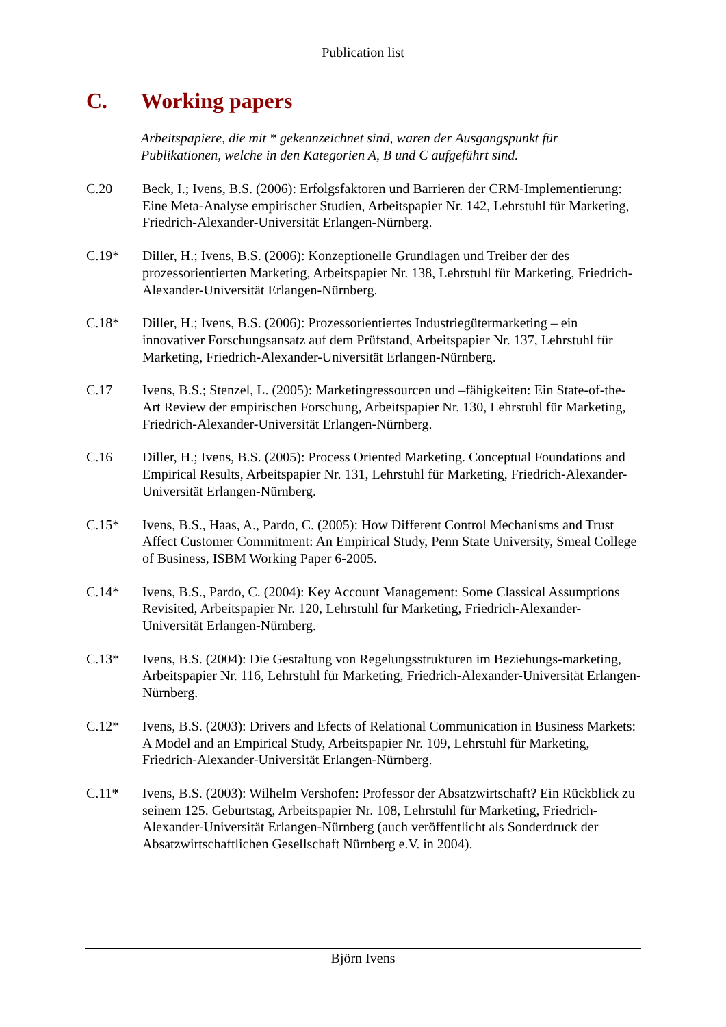Publication list
C. Working papers
Arbeitspapiere, die mit * gekennzeichnet sind, waren der Ausgangspunkt für Publikationen, welche in den Kategorien A, B und C aufgeführt sind.
C.20 Beck, I.; Ivens, B.S. (2006): Erfolgsfaktoren und Barrieren der CRM-Implementierung: Eine Meta-Analyse empirischer Studien, Arbeitspapier Nr. 142, Lehrstuhl für Marketing, Friedrich-Alexander-Universität Erlangen-Nürnberg.
C.19* Diller, H.; Ivens, B.S. (2006): Konzeptionelle Grundlagen und Treiber der des prozessorientierten Marketing, Arbeitspapier Nr. 138, Lehrstuhl für Marketing, Friedrich-Alexander-Universität Erlangen-Nürnberg.
C.18* Diller, H.; Ivens, B.S. (2006): Prozessorientiertes Industriegütermarketing – ein innovativer Forschungsansatz auf dem Prüfstand, Arbeitspapier Nr. 137, Lehrstuhl für Marketing, Friedrich-Alexander-Universität Erlangen-Nürnberg.
C.17 Ivens, B.S.; Stenzel, L. (2005): Marketingressourcen und –fähigkeiten: Ein State-of-the-Art Review der empirischen Forschung, Arbeitspapier Nr. 130, Lehrstuhl für Marketing, Friedrich-Alexander-Universität Erlangen-Nürnberg.
C.16 Diller, H.; Ivens, B.S. (2005): Process Oriented Marketing. Conceptual Foundations and Empirical Results, Arbeitspapier Nr. 131, Lehrstuhl für Marketing, Friedrich-Alexander-Universität Erlangen-Nürnberg.
C.15* Ivens, B.S., Haas, A., Pardo, C. (2005): How Different Control Mechanisms and Trust Affect Customer Commitment: An Empirical Study, Penn State University, Smeal College of Business, ISBM Working Paper 6-2005.
C.14* Ivens, B.S., Pardo, C. (2004): Key Account Management: Some Classical Assumptions Revisited, Arbeitspapier Nr. 120, Lehrstuhl für Marketing, Friedrich-Alexander-Universität Erlangen-Nürnberg.
C.13* Ivens, B.S. (2004): Die Gestaltung von Regelungsstrukturen im Beziehungs-marketing, Arbeitspapier Nr. 116, Lehrstuhl für Marketing, Friedrich-Alexander-Universität Erlangen-Nürnberg.
C.12* Ivens, B.S. (2003): Drivers and Efects of Relational Communication in Business Markets: A Model and an Empirical Study, Arbeitspapier Nr. 109, Lehrstuhl für Marketing, Friedrich-Alexander-Universität Erlangen-Nürnberg.
C.11* Ivens, B.S. (2003): Wilhelm Vershofen: Professor der Absatzwirtschaft? Ein Rückblick zu seinem 125. Geburtstag, Arbeitspapier Nr. 108, Lehrstuhl für Marketing, Friedrich-Alexander-Universität Erlangen-Nürnberg (auch veröffentlicht als Sonderdruck der Absatzwirtschaftlichen Gesellschaft Nürnberg e.V. in 2004).
Björn Ivens